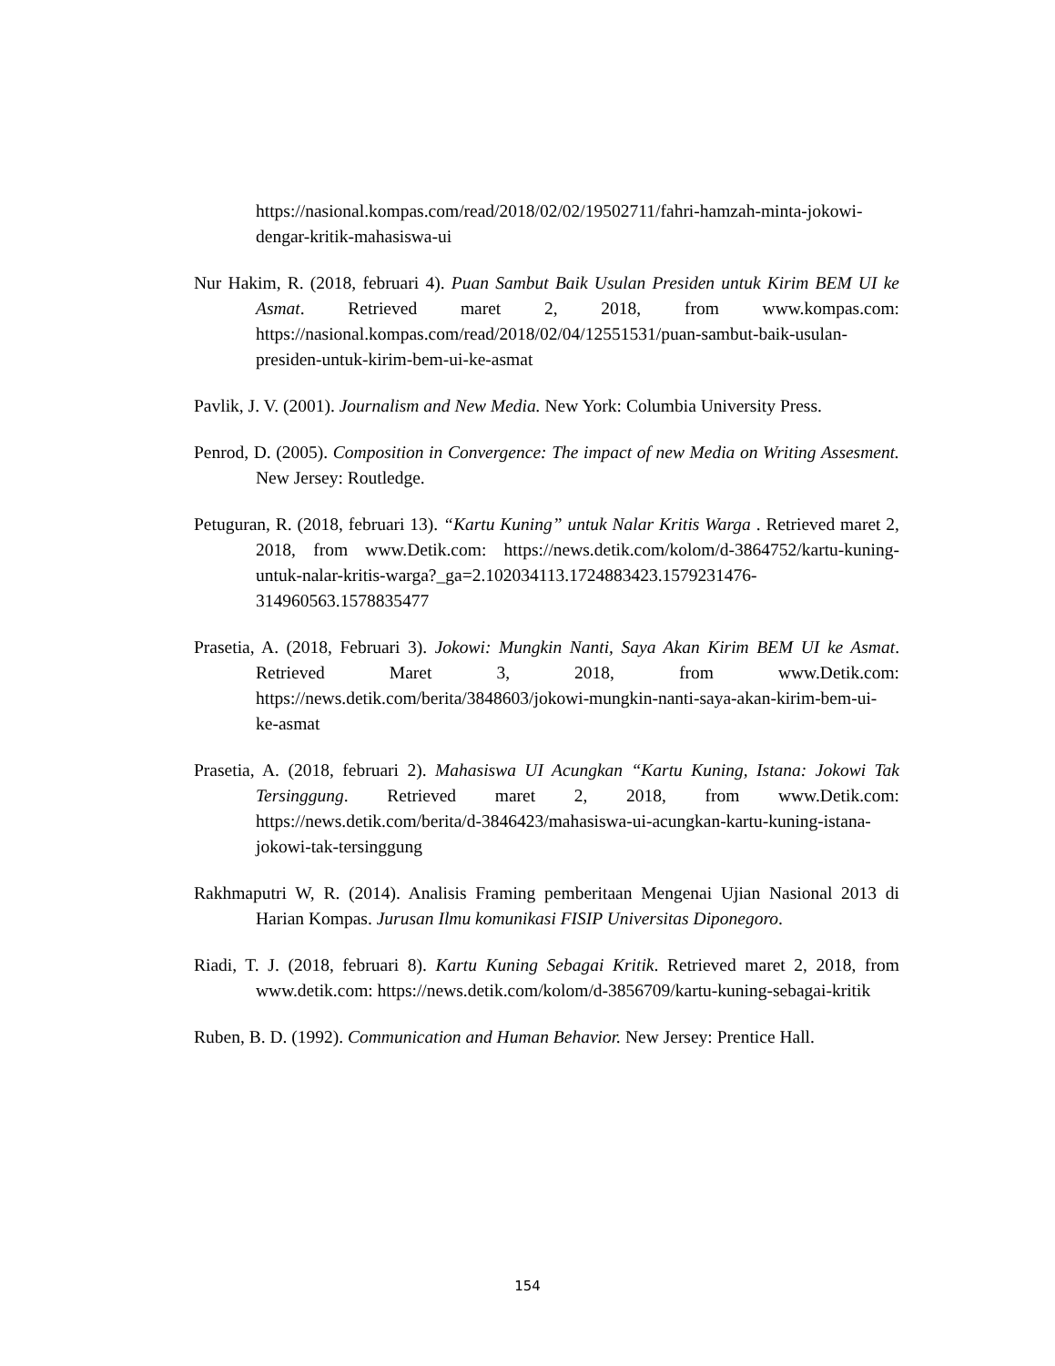https://nasional.kompas.com/read/2018/02/02/19502711/fahri-hamzah-minta-jokowi-dengar-kritik-mahasiswa-ui
Nur Hakim, R. (2018, februari 4). Puan Sambut Baik Usulan Presiden untuk Kirim BEM UI ke Asmat. Retrieved maret 2, 2018, from www.kompas.com: https://nasional.kompas.com/read/2018/02/04/12551531/puan-sambut-baik-usulan-presiden-untuk-kirim-bem-ui-ke-asmat
Pavlik, J. V. (2001). Journalism and New Media. New York: Columbia University Press.
Penrod, D. (2005). Composition in Convergence: The impact of new Media on Writing Assesment. New Jersey: Routledge.
Petuguran, R. (2018, februari 13). “Kartu Kuning” untuk Nalar Kritis Warga . Retrieved maret 2, 2018, from www.Detik.com: https://news.detik.com/kolom/d-3864752/kartu-kuning-untuk-nalar-kritis-warga?_ga=2.102034113.1724883423.1579231476-314960563.1578835477
Prasetia, A. (2018, Februari 3). Jokowi: Mungkin Nanti, Saya Akan Kirim BEM UI ke Asmat. Retrieved Maret 3, 2018, from www.Detik.com: https://news.detik.com/berita/3848603/jokowi-mungkin-nanti-saya-akan-kirim-bem-ui-ke-asmat
Prasetia, A. (2018, februari 2). Mahasiswa UI Acungkan “Kartu Kuning, Istana: Jokowi Tak Tersinggung. Retrieved maret 2, 2018, from www.Detik.com: https://news.detik.com/berita/d-3846423/mahasiswa-ui-acungkan-kartu-kuning-istana-jokowi-tak-tersinggung
Rakhmaputri W, R. (2014). Analisis Framing pemberitaan Mengenai Ujian Nasional 2013 di Harian Kompas. Jurusan Ilmu komunikasi FISIP Universitas Diponegoro.
Riadi, T. J. (2018, februari 8). Kartu Kuning Sebagai Kritik. Retrieved maret 2, 2018, from www.detik.com: https://news.detik.com/kolom/d-3856709/kartu-kuning-sebagai-kritik
Ruben, B. D. (1992). Communication and Human Behavior. New Jersey: Prentice Hall.
154